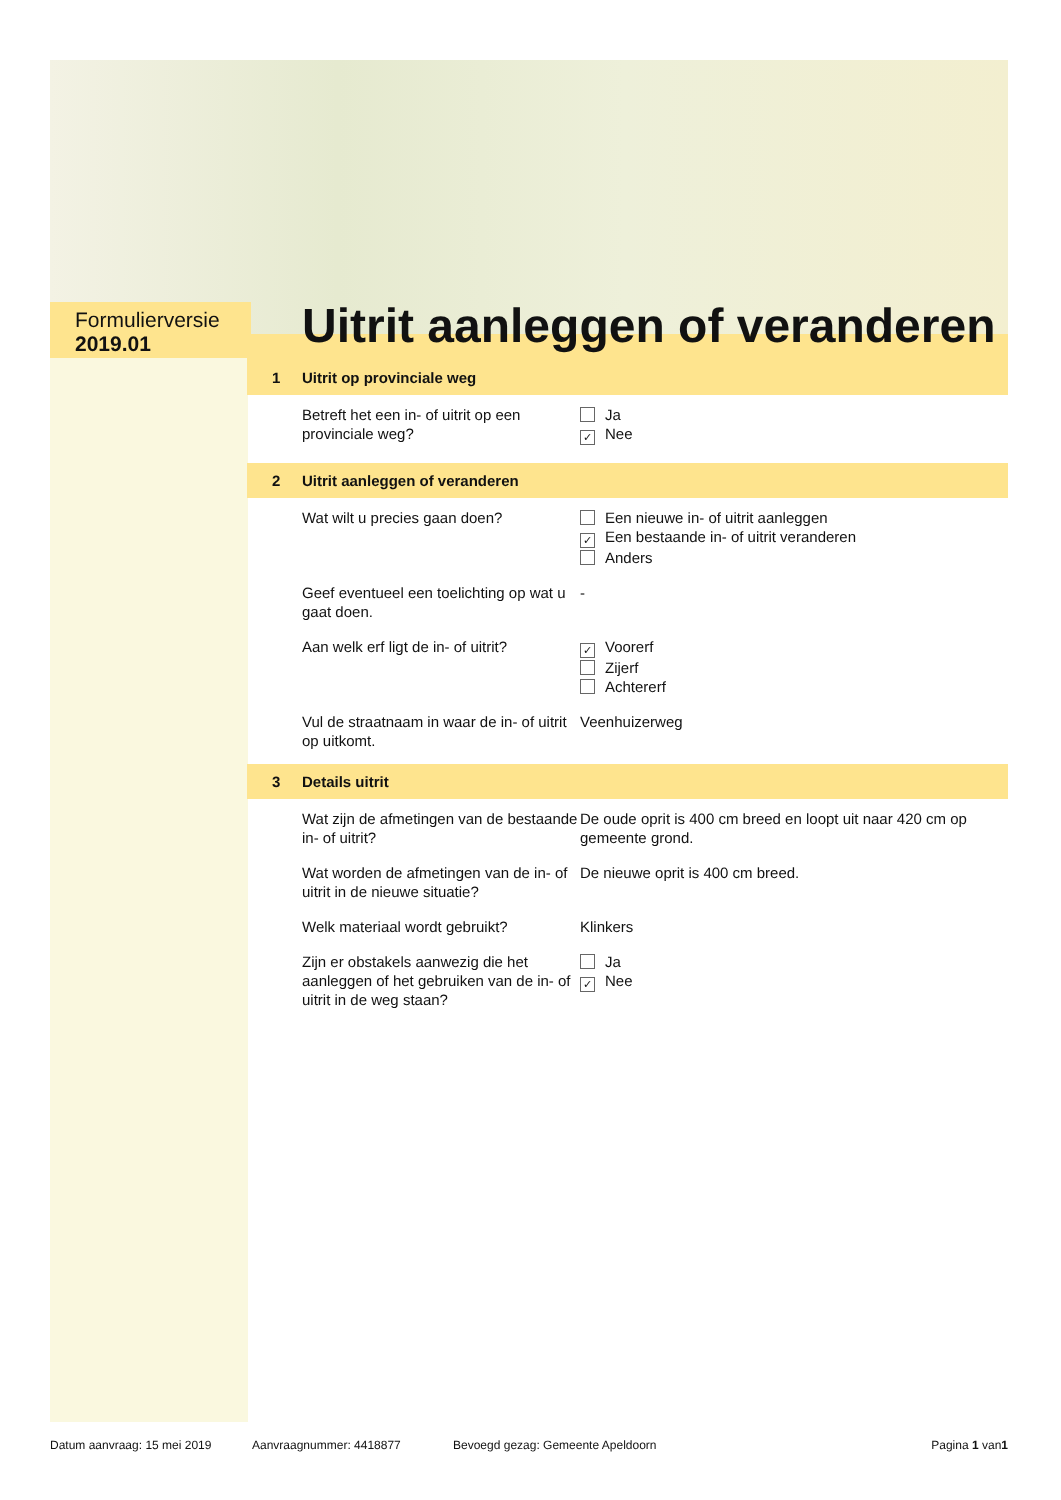Formulierversie
2019.01
Uitrit aanleggen of veranderen
1 Uitrit op provinciale weg
Betreft het een in- of uitrit op een provinciale weg?
Ja
✓ Nee
2 Uitrit aanleggen of veranderen
Wat wilt u precies gaan doen? Een nieuwe in- of uitrit aanleggen
✓ Een bestaande in- of uitrit veranderen
Anders
Geef eventueel een toelichting op wat u gaat doen.
-
Aan welk erf ligt de in- of uitrit?
✓ Voorerf
Zijerf
Achtererf
Vul de straatnaam in waar de in- of uitrit op uitkomt.
Veenhuizerweg
3 Details uitrit
Wat zijn de afmetingen van de bestaande in- of uitrit?
De oude oprit is 400 cm breed en loopt uit naar 420 cm op gemeente grond.
Wat worden de afmetingen van de in- of uitrit in de nieuwe situatie?
De nieuwe oprit is 400 cm breed.
Welk materiaal wordt gebruikt? Klinkers
Zijn er obstakels aanwezig die het aanleggen of het gebruiken van de in- of uitrit in de weg staan?
Ja
✓ Nee
Datum aanvraag: 15 mei 2019 Aanvraagnummer: 4418877 Bevoegd gezag: Gemeente Apeldoorn Pagina 1 van1